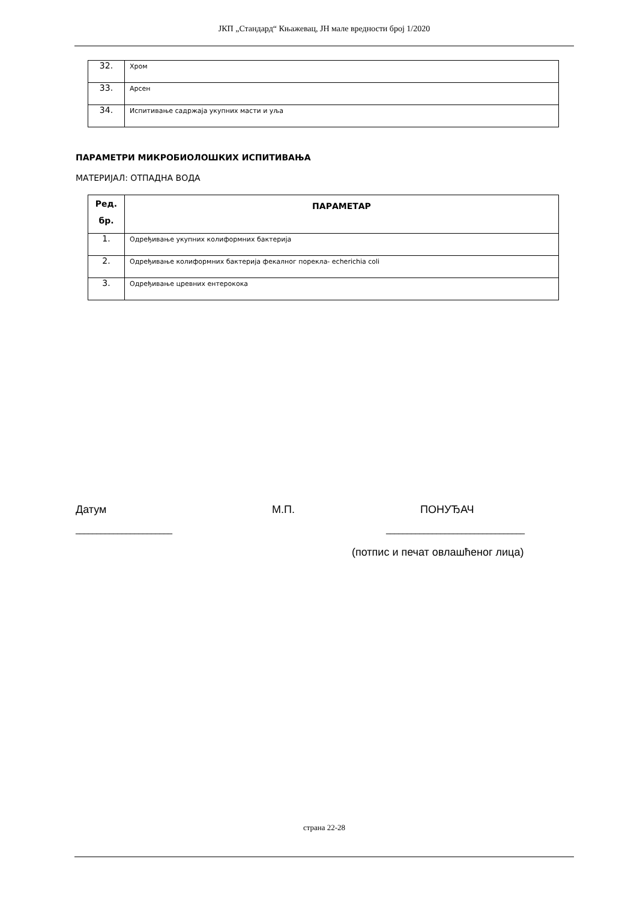ЈКП „Стандард“ Књажевац, ЈН мале вредности број 1/2020
| 32. | Хром |
| 33. | Арсен |
| 34. | Испитивање садржаја укупних масти и уља |
ПАРАМЕТРИ МИКРОБИОЛОШКИХ ИСПИТИВАЊА
МАТЕРИЈАЛ: ОТПАДНА ВОДА
| Ред. бр. | ПАРАМЕТАР |
| --- | --- |
| 1. | Одређивање укупних колиформних бактерија |
| 2. | Одређивање колиформних бактерија фекалног порекла- echerichia coli |
| 3. | Одређивање цревних ентерокока |
Датум М.П. ПОНУЂАЧ
_______________________ _________________________________
(потпис и печат овлашћеног лица)
страна 22-28